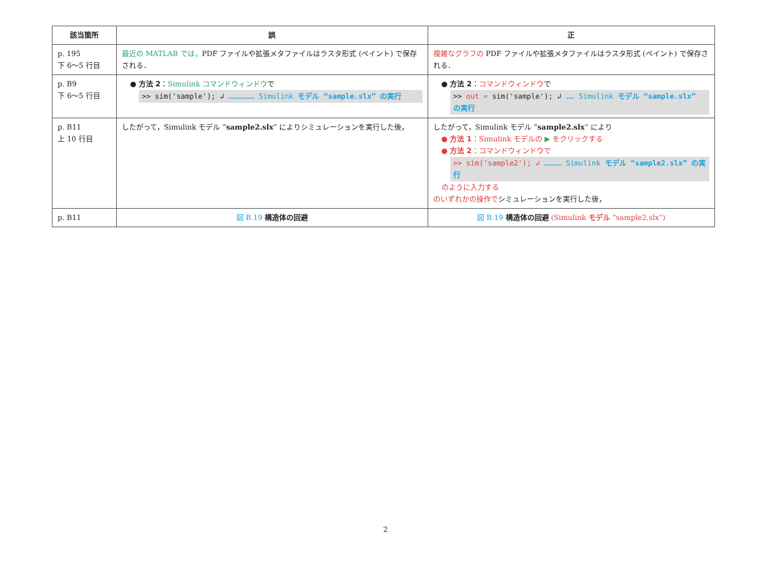| 該当箇所 | 誤 | 正 |
| --- | --- | --- |
| p. 195 下 6～5 行目 | 最近の MATLAB では， PDF ファイルや拡張メタファイルはラスタ形式 (ペイント) で保存される． | 複雑なグラフの PDF ファイルや拡張メタファイルはラスタ形式 (ペイント) で保存される． |
| p. B9 下 6～5 行目 | ● 方法 2 ： Simulink コマンドウィンドウ で >> sim('sample'); ↲ ……………… Simulink モデル “sample.slx” の実行 | ● 方法 2 ： コマンドウィンドウ で >> out = sim('sample'); ↲ …… Simulink モデル “sample.slx” の実行 |
| p. B11 上 10 行目 | したがって，Simulink モデル “ sample2.slx ” によりシミュレーションを実行した後， | したがって，Simulink モデル “ sample2.slx ” により ● 方法 1 ：Simulink モデルの ▶ をクリックする ● 方法 2 ：コマンドウィンドウで >> sim('sample2'); ↲ ………… Simulink モデル “sample2.slx” の実行 のように入力する のいずれかの操作で シミュレーションを実行した後， |
| p. B11 | 図 B.19 構造体の回避 | 図 B.19 構造体の回避 (Simulink モデル “sample2.slx”) |
2